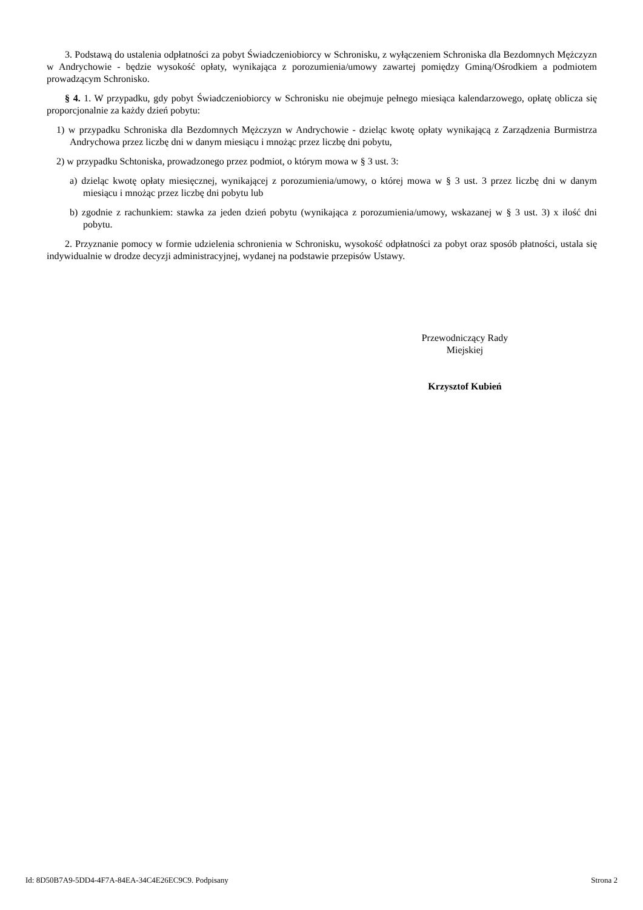3. Podstawą do ustalenia odpłatności za pobyt Świadczeniobiorcy w Schronisku, z wyłączeniem Schroniska dla Bezdomnych Mężczyzn w Andrychowie - będzie wysokość opłaty, wynikająca z porozumienia/umowy zawartej pomiędzy Gminą/Ośrodkiem a podmiotem prowadzącym Schronisko.
§ 4. 1. W przypadku, gdy pobyt Świadczeniobiorcy w Schronisku nie obejmuje pełnego miesiąca kalendarzowego, opłatę oblicza się proporcjonalnie za każdy dzień pobytu:
1) w przypadku Schroniska dla Bezdomnych Mężczyzn w Andrychowie - dzieląc kwotę opłaty wynikającą z Zarządzenia Burmistrza Andrychowa przez liczbę dni w danym miesiącu i mnożąc przez liczbę dni pobytu,
2) w przypadku Schtoniska, prowadzonego przez podmiot, o którym mowa w § 3 ust. 3:
a) dzieląc kwotę opłaty miesięcznej, wynikającej z porozumienia/umowy, o której mowa w § 3 ust. 3 przez liczbę dni w danym miesiącu i mnożąc przez liczbę dni pobytu lub
b) zgodnie z rachunkiem: stawka za jeden dzień pobytu (wynikająca z porozumienia/umowy, wskazanej w § 3 ust. 3) x ilość dni pobytu.
2. Przyznanie pomocy w formie udzielenia schronienia w Schronisku, wysokość odpłatności za pobyt oraz sposób płatności, ustala się indywidualnie w drodze decyzji administracyjnej, wydanej na podstawie przepisów Ustawy.
Przewodniczący Rady
Miejskiej
Krzysztof Kubień
Id: 8D50B7A9-5DD4-4F7A-84EA-34C4E26EC9C9. Podpisany Strona 2